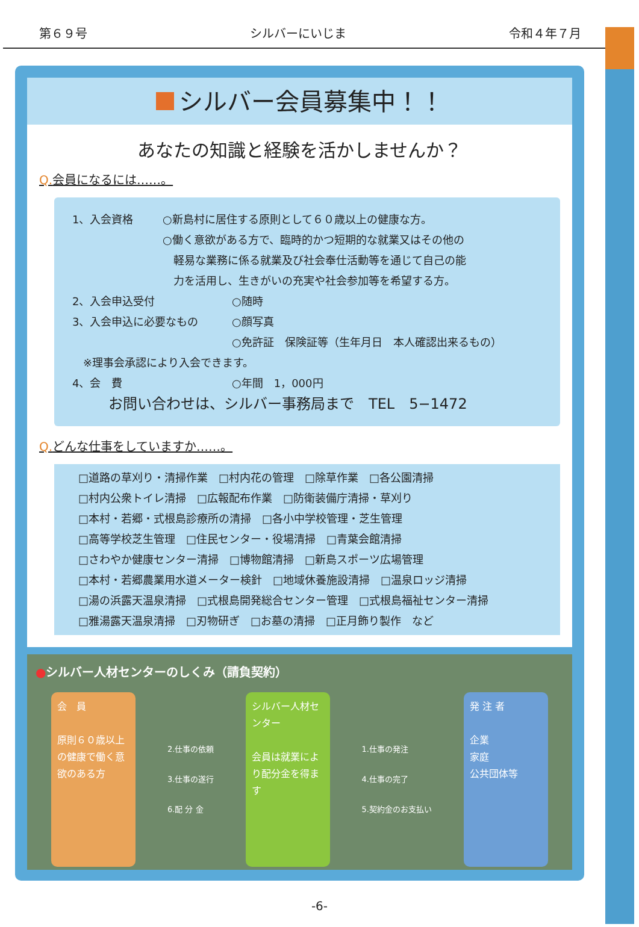第６９号 シルバーにいじま 令和４年７月
シルバー会員募集中！！
あなたの知識と経験を活かしませんか？
Q. 会員になるには……。
1、入会資格 ○新島村に居住する原則として６０歳以上の健康な方。
○働く意欲がある方で、臨時的かつ短期的な就業又はその他の
　軽易な業務に係る就業及び社会奉仕活動等を通じて自己の能
　力を活用し、生きがいの充実や社会参加等を希望する方。
2、入会申込受付 ○随時
3、入会申込に必要なもの ○顔写真
○免許証　保険証等（生年月日　本人確認出来るもの）
　※理事会承認により入会できます。
4、会　費 ○年間　1，000円
お問い合わせは、シルバー事務局まで　TEL　5−1472
Q. どんな仕事をしていますか……。
□道路の草刈り・清掃作業　□村内花の管理　□除草作業　□各公園清掃
□村内公衆トイレ清掃　□広報配布作業　□防衛装備庁清掃・草刈り
□本村・若郷・式根島診療所の清掃　□各小中学校管理・芝生管理
□高等学校芝生管理　□住民センター・役場清掃　□青葉会館清掃
□さわやか健康センター清掃　□博物館清掃　□新島スポーツ広場管理
□本村・若郷農業用水道メーター検針　□地域休養施設清掃　□温泉ロッジ清掃
□湯の浜露天温泉清掃　□式根島開発総合センター管理　□式根島福祉センター清掃
□雅湯露天温泉清掃　□刃物研ぎ　□お墓の清掃　□正月飾り製作　など
●シルバー人材センターのしくみ（請負契約）
会　員
原則６０歳以上の健康で働く意欲のある方
2.仕事の依頼
3.仕事の遂行
6.配 分 金
シルバー人材センター
会員は就業により配分金を得ます
1.仕事の発注
4.仕事の完了
5.契約金のお支払い
発 注 者
企業
家庭
公共団体等
-6-